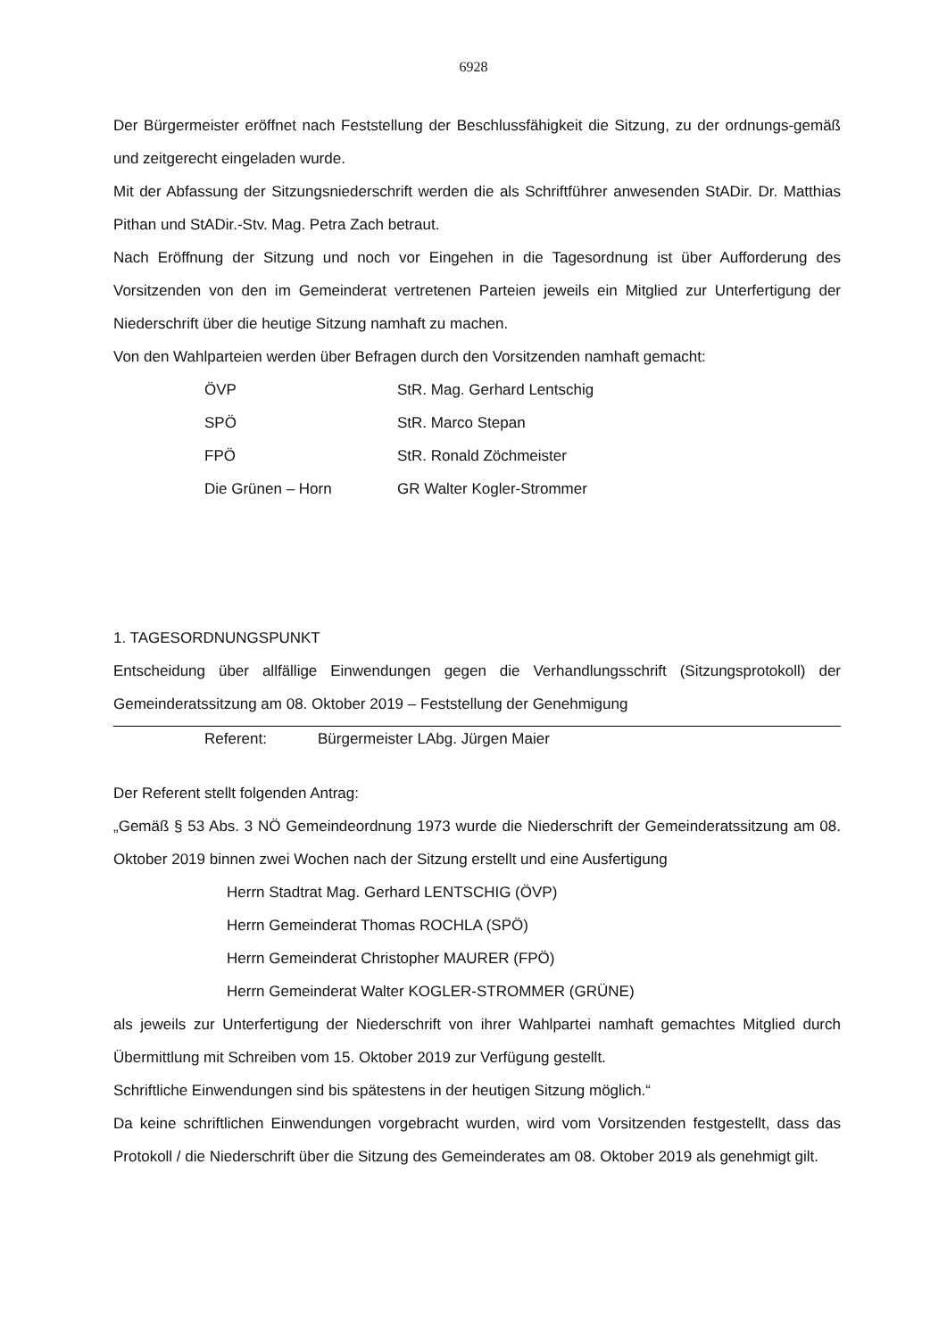6928
Der Bürgermeister eröffnet nach Feststellung der Beschlussfähigkeit die Sitzung, zu der ordnungs-gemäß und zeitgerecht eingeladen wurde.
Mit der Abfassung der Sitzungsniederschrift werden die als Schriftführer anwesenden StADir. Dr. Matthias Pithan und StADir.-Stv. Mag. Petra Zach betraut.
Nach Eröffnung der Sitzung und noch vor Eingehen in die Tagesordnung ist über Aufforderung des Vorsitzenden von den im Gemeinderat vertretenen Parteien jeweils ein Mitglied zur Unterfertigung der Niederschrift über die heutige Sitzung namhaft zu machen.
Von den Wahlparteien werden über Befragen durch den Vorsitzenden namhaft gemacht:
ÖVP StR. Mag. Gerhard Lentschig
SPÖ StR. Marco Stepan
FPÖ StR. Ronald Zöchmeister
Die Grünen – Horn GR Walter Kogler-Strommer
1. TAGESORDNUNGSPUNKT
Entscheidung über allfällige Einwendungen gegen die Verhandlungsschrift (Sitzungsprotokoll) der Gemeinderatssitzung am 08. Oktober 2019 – Feststellung der Genehmigung
Referent: Bürgermeister LAbg. Jürgen Maier
Der Referent stellt folgenden Antrag:
„Gemäß § 53 Abs. 3 NÖ Gemeindeordnung 1973 wurde die Niederschrift der Gemeinderatssitzung am 08. Oktober 2019 binnen zwei Wochen nach der Sitzung erstellt und eine Ausfertigung
Herrn Stadtrat Mag. Gerhard LENTSCHIG (ÖVP)
Herrn Gemeinderat Thomas ROCHLA (SPÖ)
Herrn Gemeinderat Christopher MAURER (FPÖ)
Herrn Gemeinderat Walter KOGLER-STROMMER (GRÜNE)
als jeweils zur Unterfertigung der Niederschrift von ihrer Wahlpartei namhaft gemachtes Mitglied durch Übermittlung mit Schreiben vom 15. Oktober 2019 zur Verfügung gestellt.
Schriftliche Einwendungen sind bis spätestens in der heutigen Sitzung möglich.“
Da keine schriftlichen Einwendungen vorgebracht wurden, wird vom Vorsitzenden festgestellt, dass das Protokoll / die Niederschrift über die Sitzung des Gemeinderates am 08. Oktober 2019 als genehmigt gilt.